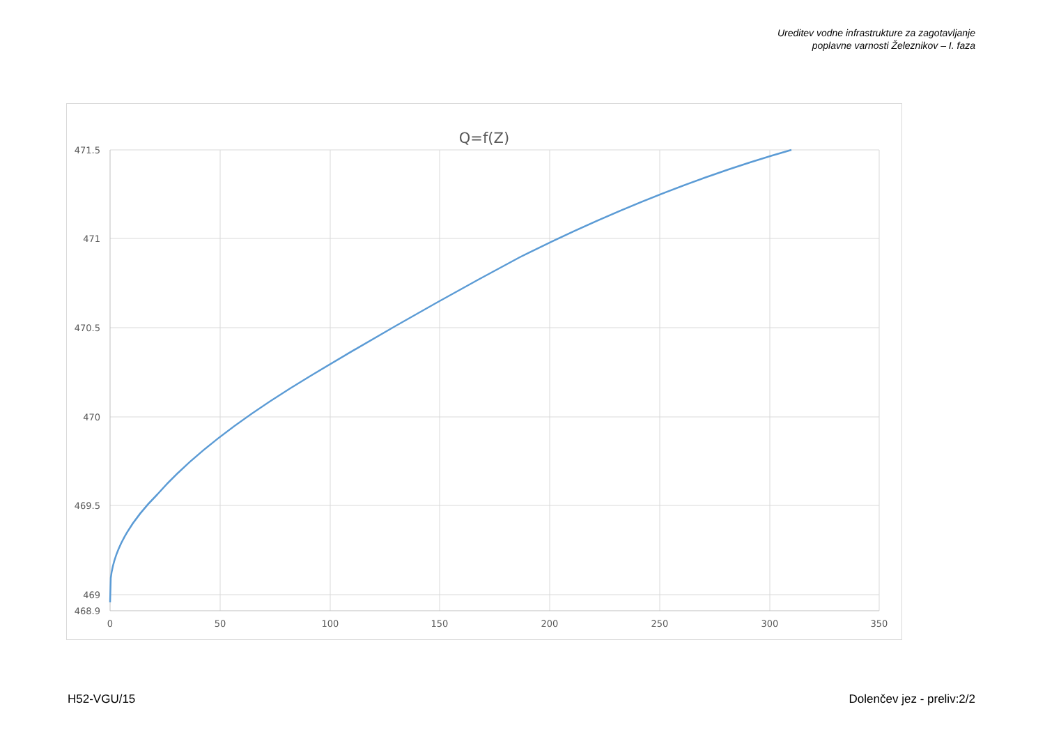Ureditev vodne infrastrukture za zagotavljanje
poplavne varnosti Železnikov – I. faza
Q=f(Z)
471.5
471
470.5
470
469.5
469
468.9
0
50
100
150
200
250
300
350
H52-VGU/15 Dolenčev jez - preliv:2/2